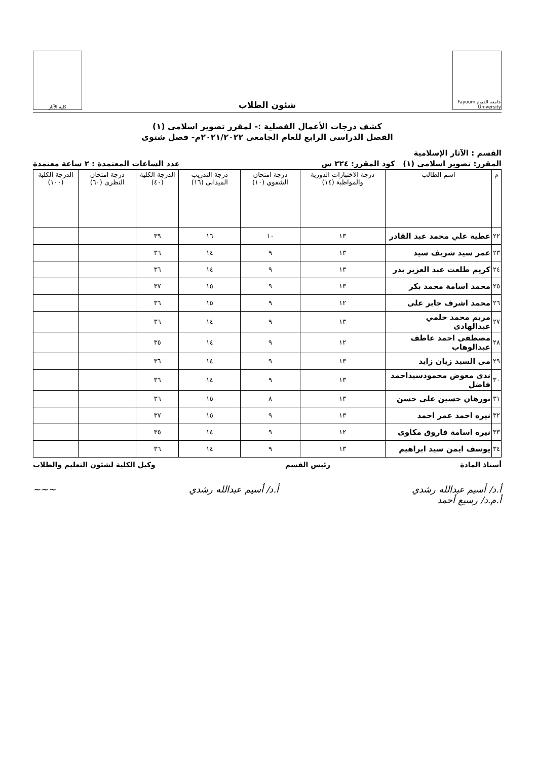جامعة الفيوم Fayoum University
شئون الطلاب
كلية الآثار
كشف درجات الأعمال الفصلية :- لمقرر تصوير اسلامى (١)
الفصل الدراسى الرابع للعام الجامعى ٢٠٢١/٢٠٢٢م- فصل شتوى
القسم : الآثار الإسلامية
المقرر: تصوير اسلامى (١) كود المقرر: ٢٢٤ س عدد الساعات المعتمدة : ٢ ساعة معتمدة
| م | اسم الطالب | درجة الاختبارات الدورية والمواظبة (١٤) | درجة امتحان الشفوي (١٠) | درجة التدريب الميدانى (١٦) | الدرجة الكلية (٤٠) | درجة امتحان النظرى (٦٠) | الدرجة الكلية (١٠٠) |
| --- | --- | --- | --- | --- | --- | --- | --- |
| ٢٢ | عطية علي محمد عبد القادر | ١٣ | ١٠ | ١٦ | ٣٩ | | |
| ٢٣ | عمر سيد شريف سيد | ١٣ | ٩ | ١٤ | ٣٦ | | |
| ٢٤ | كريم طلعت عبد العزيز بدر | ١٣ | ٩ | ١٤ | ٣٦ | | |
| ٢٥ | محمد اسامة محمد بكر | ١٣ | ٩ | ١٥ | ٣٧ | | |
| ٢٦ | محمد اشرف جابر على | ١٢ | ٩ | ١٥ | ٣٦ | | |
| ٢٧ | مريم محمد حلمي عبدالهادى | ١٣ | ٩ | ١٤ | ٣٦ | | |
| ٢٨ | مصطفى احمد عاطف عبدالوهاب | ١٢ | ٩ | ١٤ | ٣٥ | | |
| ٢٩ | مى السيد زيان زايد | ١٣ | ٩ | ١٤ | ٣٦ | | |
| ٣٠ | ندى معوض محمودسيداحمد فاضل | ١٣ | ٩ | ١٤ | ٣٦ | | |
| ٣١ | نورهان حسين على حسن | ١٣ | ٨ | ١٥ | ٣٦ | | |
| ٣٢ | نيره احمد عمر احمد | ١٣ | ٩ | ١٥ | ٣٧ | | |
| ٣٣ | نيره اسامة فاروق مكاوى | ١٢ | ٩ | ١٤ | ٣٥ | | |
| ٣٤ | يوسف ايمن سيد ابراهيم | ١٣ | ٩ | ١٤ | ٣٦ | | |
أستاذ المادة رئيس القسم وكيل الكلية لشئون التعليم والطلاب
أ.د/ أسيم عبدالله رشدي
أ.م.د/ رسيع أحمد أ.د/ أسيم عبدالله رشدي ~~~